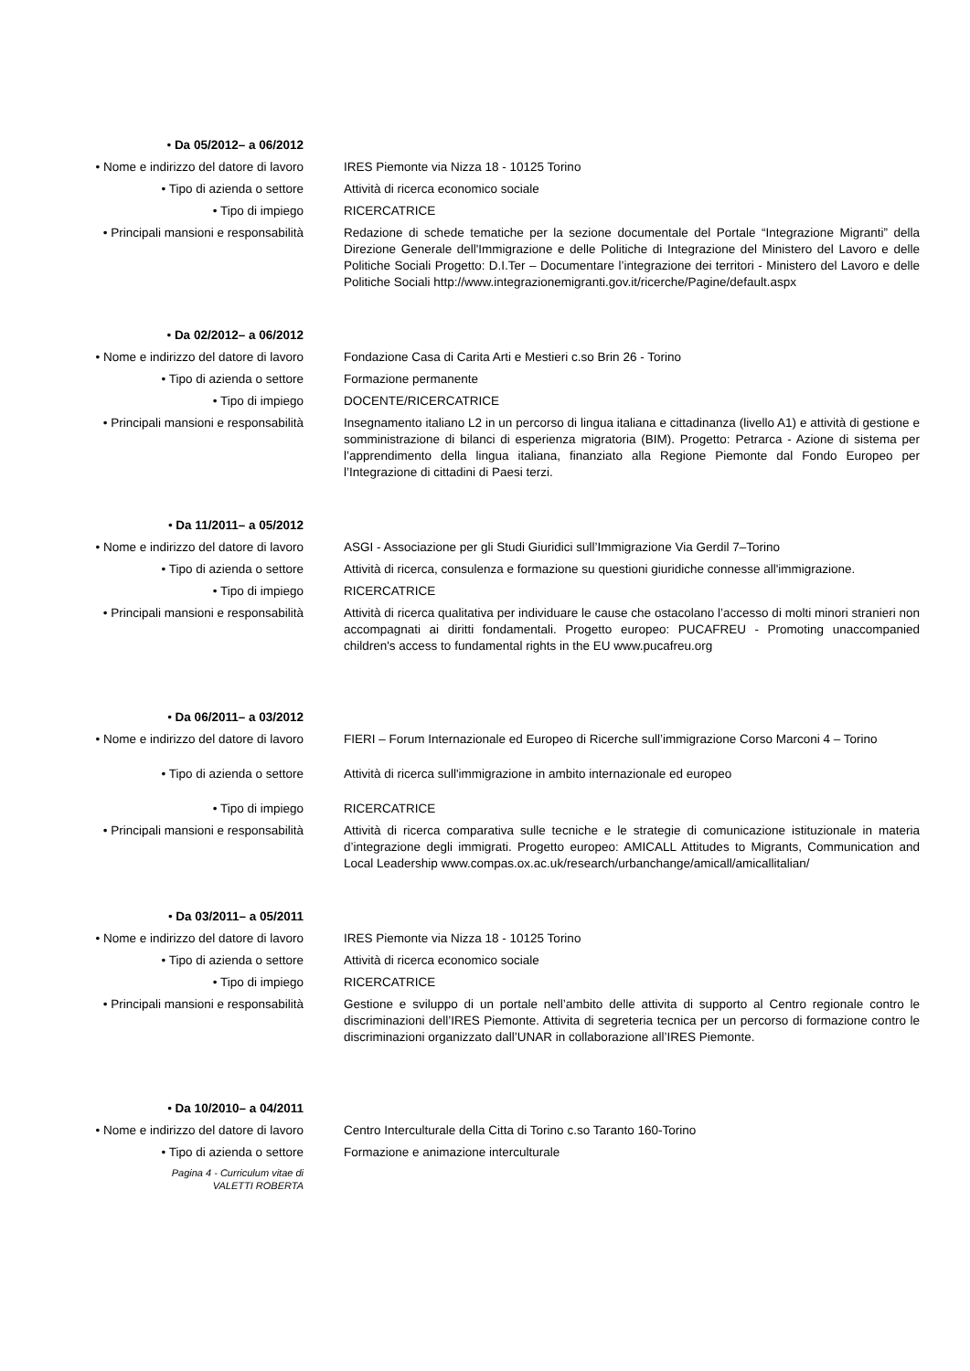• Da 05/2012– a 06/2012
• Nome e indirizzo del datore di lavoro IRES Piemonte via Nizza 18 - 10125 Torino
• Tipo di azienda o settore Attività di ricerca economico sociale
• Tipo di impiego RICERCATRICE
• Principali mansioni e responsabilità Redazione di schede tematiche per la sezione documentale del Portale “Integrazione Migranti” della Direzione Generale dell'Immigrazione e delle Politiche di Integrazione del Ministero del Lavoro e delle Politiche Sociali Progetto: D.I.Ter – Documentare l’integrazione dei territori - Ministero del Lavoro e delle Politiche Sociali http://www.integrazionemigranti.gov.it/ricerche/Pagine/default.aspx
• Da 02/2012– a 06/2012
• Nome e indirizzo del datore di lavoro Fondazione Casa di Carita Arti e Mestieri c.so Brin 26 - Torino
• Tipo di azienda o settore Formazione permanente
• Tipo di impiego DOCENTE/RICERCATRICE
• Principali mansioni e responsabilità Insegnamento italiano L2 in un percorso di lingua italiana e cittadinanza (livello A1) e attività di gestione e somministrazione di bilanci di esperienza migratoria (BIM). Progetto: Petrarca - Azione di sistema per l’apprendimento della lingua italiana, finanziato alla Regione Piemonte dal Fondo Europeo per l’Integrazione di cittadini di Paesi terzi.
• Da 11/2011– a 05/2012
• Nome e indirizzo del datore di lavoro ASGI - Associazione per gli Studi Giuridici sull’Immigrazione Via Gerdil 7–Torino
• Tipo di azienda o settore Attività di ricerca, consulenza e formazione su questioni giuridiche connesse all'immigrazione.
• Tipo di impiego RICERCATRICE
• Principali mansioni e responsabilità Attività di ricerca qualitativa per individuare le cause che ostacolano l’accesso di molti minori stranieri non accompagnati ai diritti fondamentali. Progetto europeo: PUCAFREU - Promoting unaccompanied children's access to fundamental rights in the EU www.pucafreu.org
• Da 06/2011– a 03/2012
• Nome e indirizzo del datore di lavoro FIERI – Forum Internazionale ed Europeo di Ricerche sull’immigrazione Corso Marconi 4 – Torino
• Tipo di azienda o settore Attività di ricerca sull'immigrazione in ambito internazionale ed europeo
• Tipo di impiego RICERCATRICE
• Principali mansioni e responsabilità Attività di ricerca comparativa sulle tecniche e le strategie di comunicazione istituzionale in materia d’integrazione degli immigrati. Progetto europeo: AMICALL Attitudes to Migrants, Communication and Local Leadership www.compas.ox.ac.uk/research/urbanchange/amicall/amicallitalian/
• Da 03/2011– a 05/2011
• Nome e indirizzo del datore di lavoro IRES Piemonte via Nizza 18 - 10125 Torino
• Tipo di azienda o settore Attività di ricerca economico sociale
• Tipo di impiego RICERCATRICE
• Principali mansioni e responsabilità Gestione e sviluppo di un portale nell’ambito delle attivita di supporto al Centro regionale contro le discriminazioni dell’IRES Piemonte. Attivita di segreteria tecnica per un percorso di formazione contro le discriminazioni organizzato dall’UNAR in collaborazione all’IRES Piemonte.
• Da 10/2010– a 04/2011
• Nome e indirizzo del datore di lavoro Centro Interculturale della Citta di Torino c.so Taranto 160-Torino
• Tipo di azienda o settore Formazione e animazione interculturale
Pagina 4 - Curriculum vitae di
VALETTI ROBERTA